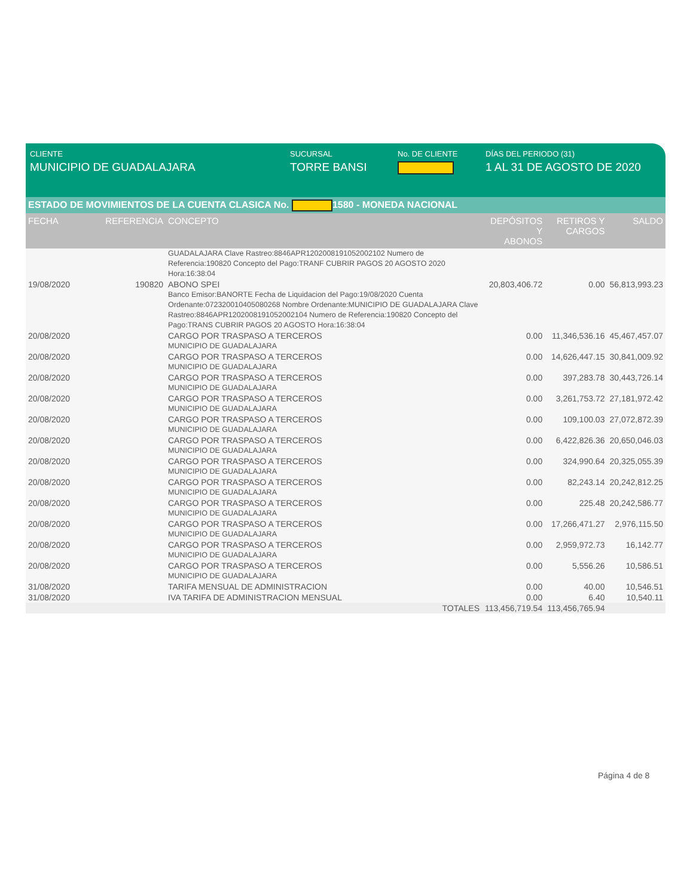CLIENTE
MUNICIPIO DE GUADALAJARA
SUCURSAL
TORRE BANSI
No. DE CLIENTE DÍAS DEL PERIODO (31)
1 AL 31 DE AGOSTO DE 2020
ESTADO DE MOVIMIENTOS DE LA CUENTA CLASICA No. 1580 - MONEDA NACIONAL
| FECHA | REFERENCIA | CONCEPTO | DEPÓSITOS Y ABONOS | RETIROS Y CARGOS | SALDO |
| --- | --- | --- | --- | --- | --- |
| | | GUADALAJARA Clave Rastreo:8846APR1202008191052002102 Numero de Referencia:190820 Concepto del Pago:TRANF CUBRIR PAGOS 20 AGOSTO 2020 Hora:16:38:04 | | | |
| 19/08/2020 | 190820 | ABONO SPEI Banco Emisor:BANORTE Fecha de Liquidacion del Pago:19/08/2020 Cuenta Ordenante:072320010405080268 Nombre Ordenante:MUNICIPIO DE GUADALAJARA Clave Rastreo:8846APR1202008191052002104 Numero de Referencia:190820 Concepto del Pago:TRANS CUBRIR PAGOS 20 AGOSTO Hora:16:38:04 | 20,803,406.72 | 0.00 | 56,813,993.23 |
| 20/08/2020 | | CARGO POR TRASPASO A TERCEROS MUNICIPIO DE GUADALAJARA | 0.00 | 11,346,536.16 | 45,467,457.07 |
| 20/08/2020 | | CARGO POR TRASPASO A TERCEROS MUNICIPIO DE GUADALAJARA | 0.00 | 14,626,447.15 | 30,841,009.92 |
| 20/08/2020 | | CARGO POR TRASPASO A TERCEROS MUNICIPIO DE GUADALAJARA | 0.00 | 397,283.78 | 30,443,726.14 |
| 20/08/2020 | | CARGO POR TRASPASO A TERCEROS MUNICIPIO DE GUADALAJARA | 0.00 | 3,261,753.72 | 27,181,972.42 |
| 20/08/2020 | | CARGO POR TRASPASO A TERCEROS MUNICIPIO DE GUADALAJARA | 0.00 | 109,100.03 | 27,072,872.39 |
| 20/08/2020 | | CARGO POR TRASPASO A TERCEROS MUNICIPIO DE GUADALAJARA | 0.00 | 6,422,826.36 | 20,650,046.03 |
| 20/08/2020 | | CARGO POR TRASPASO A TERCEROS MUNICIPIO DE GUADALAJARA | 0.00 | 324,990.64 | 20,325,055.39 |
| 20/08/2020 | | CARGO POR TRASPASO A TERCEROS MUNICIPIO DE GUADALAJARA | 0.00 | 82,243.14 | 20,242,812.25 |
| 20/08/2020 | | CARGO POR TRASPASO A TERCEROS MUNICIPIO DE GUADALAJARA | 0.00 | 225.48 | 20,242,586.77 |
| 20/08/2020 | | CARGO POR TRASPASO A TERCEROS MUNICIPIO DE GUADALAJARA | 0.00 | 17,266,471.27 | 2,976,115.50 |
| 20/08/2020 | | CARGO POR TRASPASO A TERCEROS MUNICIPIO DE GUADALAJARA | 0.00 | 2,959,972.73 | 16,142.77 |
| 20/08/2020 | | CARGO POR TRASPASO A TERCEROS MUNICIPIO DE GUADALAJARA | 0.00 | 5,556.26 | 10,586.51 |
| 31/08/2020 | | TARIFA MENSUAL DE ADMINISTRACION | 0.00 | 40.00 | 10,546.51 |
| 31/08/2020 | | IVA TARIFA DE ADMINISTRACION MENSUAL | 0.00 | 6.40 | 10,540.11 |
| | | TOTALES | 113,456,719.54 | 113,456,765.94 | |
Página 4 de 8